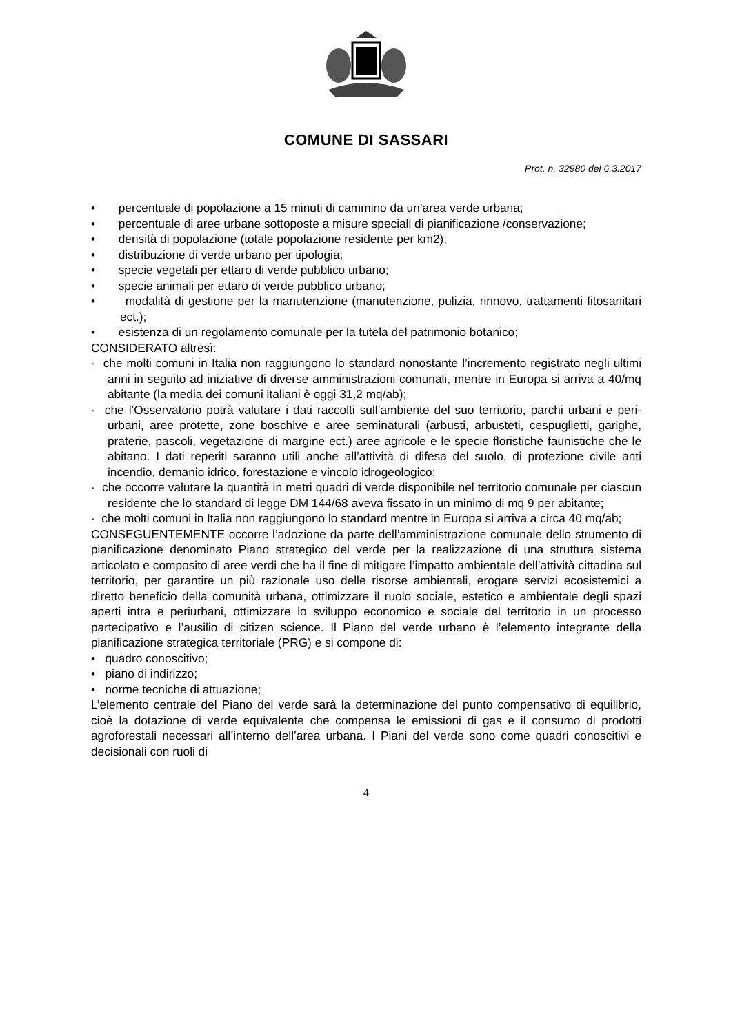COMUNE DI SASSARI
Prot. n. 32980 del 6.3.2017
• percentuale di popolazione a 15 minuti di cammino da un’area verde urbana;
• percentuale di aree urbane sottoposte a misure speciali di pianificazione /conservazione;
• densità di popolazione (totale popolazione residente per km2);
• distribuzione di verde urbano per tipologia;
• specie vegetali per ettaro di verde pubblico urbano;
• specie animali per ettaro di verde pubblico urbano;
• modalità di gestione per la manutenzione (manutenzione, pulizia, rinnovo, trattamenti fitosanitari ect.);
• esistenza di un regolamento comunale per la tutela del patrimonio botanico;
CONSIDERATO altresì:
· che molti comuni in Italia non raggiungono lo standard nonostante l’incremento registrato negli ultimi anni in seguito ad iniziative di diverse amministrazioni comunali, mentre in Europa si arriva a 40/mq abitante (la media dei comuni italiani è oggi 31,2 mq/ab);
· che l’Osservatorio potrà valutare i dati raccolti sull’ambiente del suo territorio, parchi urbani e peri-urbani, aree protette, zone boschive e aree seminaturali (arbusti, arbusteti, cespuglietti, garighe, praterie, pascoli, vegetazione di margine ect.) aree agricole e le specie floristiche faunistiche che le abitano. I dati reperiti saranno utili anche all’attività di difesa del suolo, di protezione civile anti incendio, demanio idrico, forestazione e vincolo idrogeologico;
· che occorre valutare la quantità in metri quadri di verde disponibile nel territorio comunale per ciascun residente che lo standard di legge DM 144/68 aveva fissato in un minimo di mq 9 per abitante;
· che molti comuni in Italia non raggiungono lo standard mentre in Europa si arriva a circa 40 mq/ab;
CONSEGUENTEMENTE occorre l’adozione da parte dell’amministrazione comunale dello strumento di pianificazione denominato Piano strategico del verde per la realizzazione di una struttura sistema articolato e composito di aree verdi che ha il fine di mitigare l’impatto ambientale dell’attività cittadina sul territorio, per garantire un più razionale uso delle risorse ambientali, erogare servizi ecosistemici a diretto beneficio della comunità urbana, ottimizzare il ruolo sociale, estetico e ambientale degli spazi aperti intra e periurbani, ottimizzare lo sviluppo economico e sociale del territorio in un processo partecipativo e l’ausilio di citizen science. Il Piano del verde urbano è l’elemento integrante della pianificazione strategica territoriale (PRG) e si compone di:
• quadro conoscitivo;
• piano di indirizzo;
• norme tecniche di attuazione;
L’elemento centrale del Piano del verde sarà la determinazione del punto compensativo di equilibrio, cioè la dotazione di verde equivalente che compensa le emissioni di gas e il consumo di prodotti agroforestali necessari all’interno dell’area urbana. I Piani del verde sono come quadri conoscitivi e decisionali con ruoli di
4